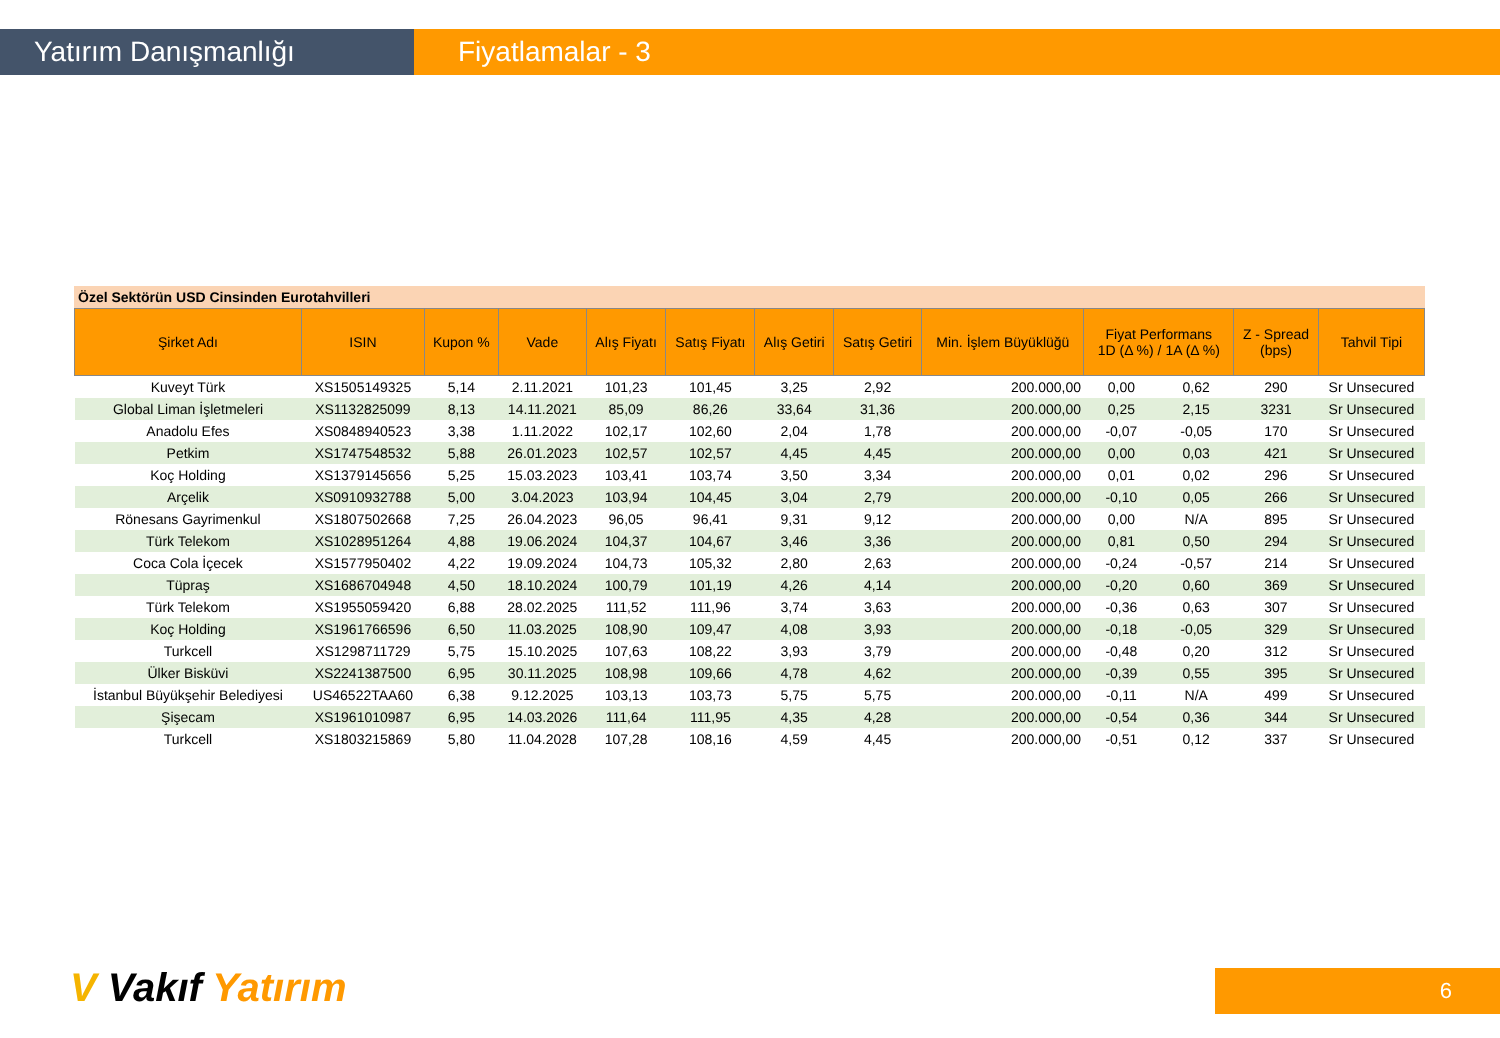Yatırım Danışmanlığı Fiyatlamalar - 3
Özel Sektörün USD Cinsinden Eurotahvilleri
| Şirket Adı | ISIN | Kupon % | Vade | Alış Fiyatı | Satış Fiyatı | Alış Getiri | Satış Getiri | Min. İşlem Büyüklüğü | Fiyat Performans 1D (Δ %) / 1A (Δ %) | | Z - Spread (bps) | Tahvil Tipi |
| --- | --- | --- | --- | --- | --- | --- | --- | --- | --- | --- | --- | --- |
| Kuveyt Türk | XS1505149325 | 5,14 | 2.11.2021 | 101,23 | 101,45 | 3,25 | 2,92 | 200.000,00 | 0,00 | 0,62 | 290 | Sr Unsecured |
| Global Liman İşletmeleri | XS1132825099 | 8,13 | 14.11.2021 | 85,09 | 86,26 | 33,64 | 31,36 | 200.000,00 | 0,25 | 2,15 | 3231 | Sr Unsecured |
| Anadolu Efes | XS0848940523 | 3,38 | 1.11.2022 | 102,17 | 102,60 | 2,04 | 1,78 | 200.000,00 | -0,07 | -0,05 | 170 | Sr Unsecured |
| Petkim | XS1747548532 | 5,88 | 26.01.2023 | 102,57 | 102,57 | 4,45 | 4,45 | 200.000,00 | 0,00 | 0,03 | 421 | Sr Unsecured |
| Koç Holding | XS1379145656 | 5,25 | 15.03.2023 | 103,41 | 103,74 | 3,50 | 3,34 | 200.000,00 | 0,01 | 0,02 | 296 | Sr Unsecured |
| Arçelik | XS0910932788 | 5,00 | 3.04.2023 | 103,94 | 104,45 | 3,04 | 2,79 | 200.000,00 | -0,10 | 0,05 | 266 | Sr Unsecured |
| Rönesans Gayrimenkul | XS1807502668 | 7,25 | 26.04.2023 | 96,05 | 96,41 | 9,31 | 9,12 | 200.000,00 | 0,00 | N/A | 895 | Sr Unsecured |
| Türk Telekom | XS1028951264 | 4,88 | 19.06.2024 | 104,37 | 104,67 | 3,46 | 3,36 | 200.000,00 | 0,81 | 0,50 | 294 | Sr Unsecured |
| Coca Cola İçecek | XS1577950402 | 4,22 | 19.09.2024 | 104,73 | 105,32 | 2,80 | 2,63 | 200.000,00 | -0,24 | -0,57 | 214 | Sr Unsecured |
| Tüpraş | XS1686704948 | 4,50 | 18.10.2024 | 100,79 | 101,19 | 4,26 | 4,14 | 200.000,00 | -0,20 | 0,60 | 369 | Sr Unsecured |
| Türk Telekom | XS1955059420 | 6,88 | 28.02.2025 | 111,52 | 111,96 | 3,74 | 3,63 | 200.000,00 | -0,36 | 0,63 | 307 | Sr Unsecured |
| Koç Holding | XS1961766596 | 6,50 | 11.03.2025 | 108,90 | 109,47 | 4,08 | 3,93 | 200.000,00 | -0,18 | -0,05 | 329 | Sr Unsecured |
| Turkcell | XS1298711729 | 5,75 | 15.10.2025 | 107,63 | 108,22 | 3,93 | 3,79 | 200.000,00 | -0,48 | 0,20 | 312 | Sr Unsecured |
| Ülker Bisküvi | XS2241387500 | 6,95 | 30.11.2025 | 108,98 | 109,66 | 4,78 | 4,62 | 200.000,00 | -0,39 | 0,55 | 395 | Sr Unsecured |
| İstanbul Büyükşehir Belediyesi | US46522TAA60 | 6,38 | 9.12.2025 | 103,13 | 103,73 | 5,75 | 5,75 | 200.000,00 | -0,11 | N/A | 499 | Sr Unsecured |
| Şişecam | XS1961010987 | 6,95 | 14.03.2026 | 111,64 | 111,95 | 4,35 | 4,28 | 200.000,00 | -0,54 | 0,36 | 344 | Sr Unsecured |
| Turkcell | XS1803215869 | 5,80 | 11.04.2028 | 107,28 | 108,16 | 4,59 | 4,45 | 200.000,00 | -0,51 | 0,12 | 337 | Sr Unsecured |
V Vakıf Yatırım 6